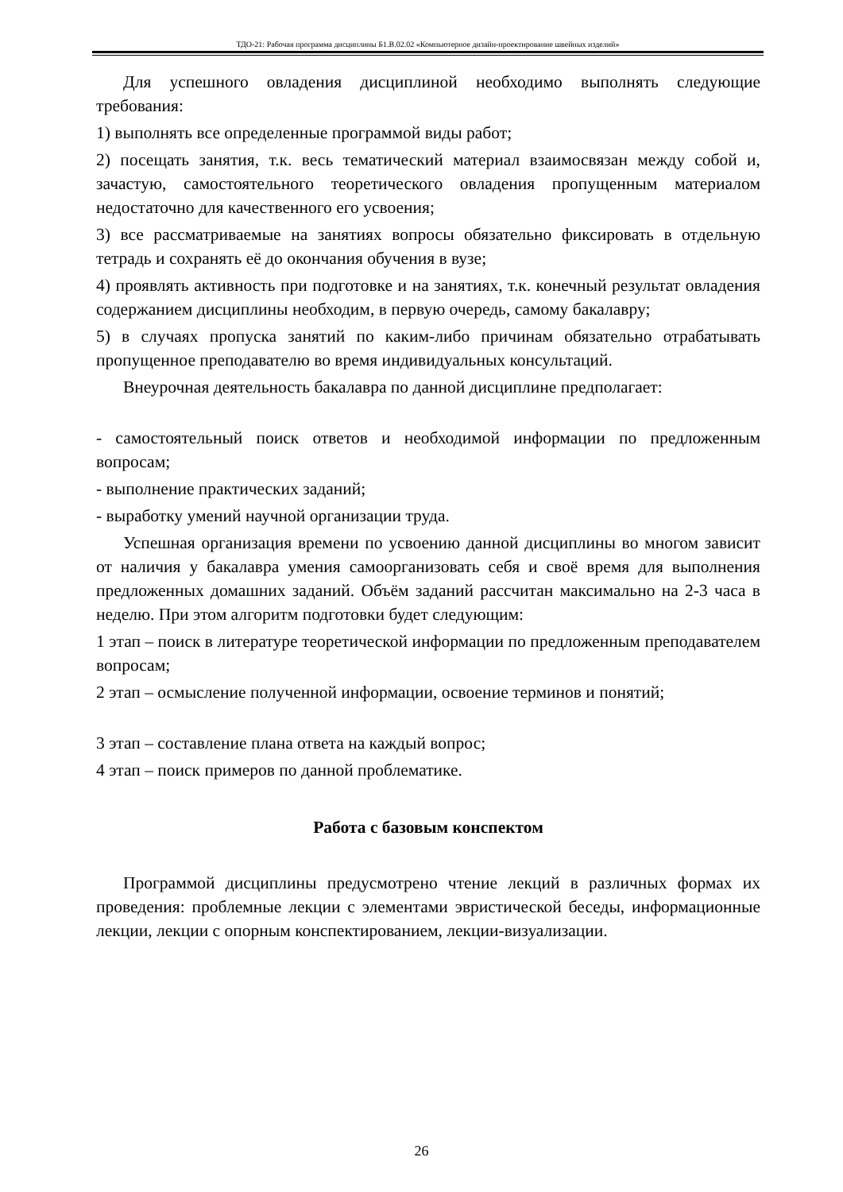ТДО-21: Рабочая программа дисциплины Б1.В.02.02 «Компьютерное дизайн-проектирование швейных изделий»
Для успешного овладения дисциплиной необходимо выполнять следующие требования:
1) выполнять все определенные программой виды работ;
2) посещать занятия, т.к. весь тематический материал взаимосвязан между собой и, зачастую, самостоятельного теоретического овладения пропущенным материалом недостаточно для качественного его усвоения;
3) все рассматриваемые на занятиях вопросы обязательно фиксировать в отдельную тетрадь и сохранять её до окончания обучения в вузе;
4) проявлять активность при подготовке и на занятиях, т.к. конечный результат овладения содержанием дисциплины необходим, в первую очередь, самому бакалавру;
5) в случаях пропуска занятий по каким-либо причинам обязательно отрабатывать пропущенное преподавателю во время индивидуальных консультаций.
Внеурочная деятельность бакалавра по данной дисциплине предполагает:
- самостоятельный поиск ответов и необходимой информации по предложенным вопросам;
- выполнение практических заданий;
- выработку умений научной организации труда.
Успешная организация времени по усвоению данной дисциплины во многом зависит от наличия у бакалавра умения самоорганизовать себя и своё время для выполнения предложенных домашних заданий. Объём заданий рассчитан максимально на 2-3 часа в неделю. При этом алгоритм подготовки будет следующим:
1 этап – поиск в литературе теоретической информации по предложенным преподавателем вопросам;
2 этап – осмысление полученной информации, освоение терминов и понятий;
3 этап – составление плана ответа на каждый вопрос;
4 этап – поиск примеров по данной проблематике.
Работа с базовым конспектом
Программой дисциплины предусмотрено чтение лекций в различных формах их проведения: проблемные лекции с элементами эвристической беседы, информационные лекции, лекции с опорным конспектированием, лекции-визуализации.
26